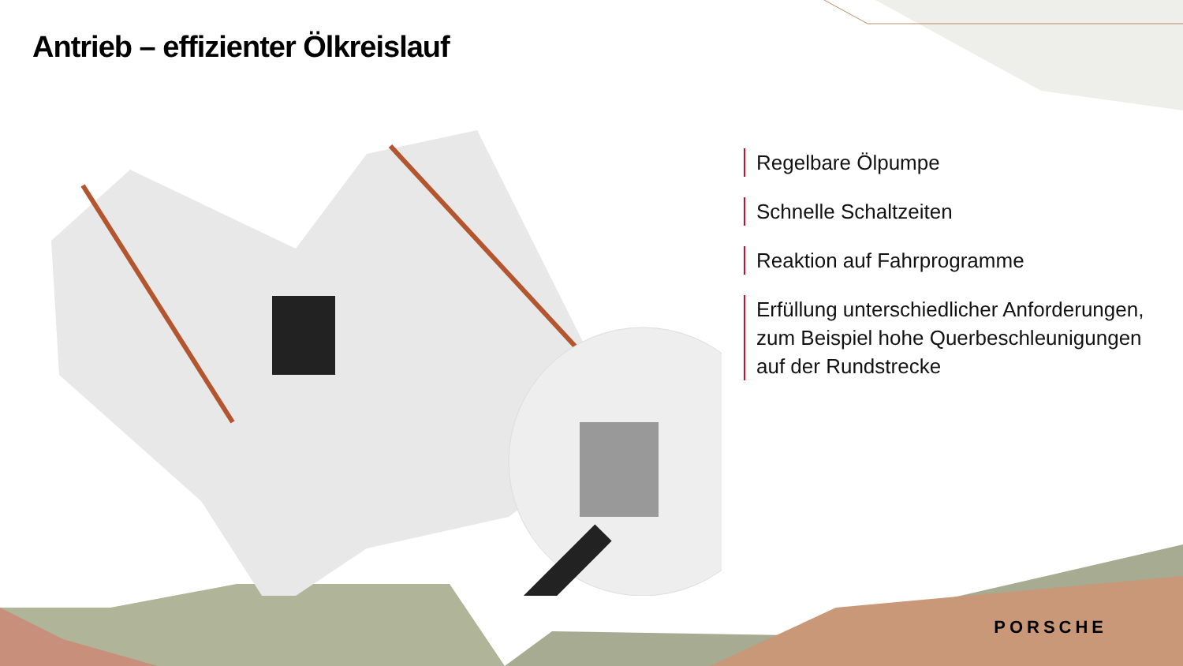Antrieb – effizienter Ölkreislauf
Regelbare Ölpumpe
Schnelle Schaltzeiten
Reaktion auf Fahrprogramme
Erfüllung unterschiedlicher Anforderungen, zum Beispiel hohe Querbeschleunigungen auf der Rundstrecke
PORSCHE